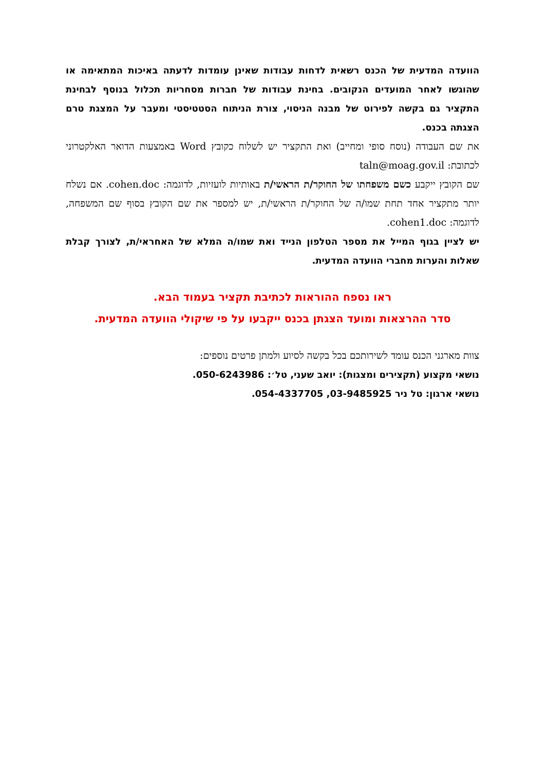הוועדה המדעית של הכנס רשאית לדחות עבודות שאינן עומדות לדעתה באיכות המתאימה או שהוגשו לאחר המועדים הנקובים. בחינת עבודות של חברות מסחריות תכלול בנוסף לבחינת התקציר גם בקשה לפירוט של מבנה הניסוי, צורת הניתוח הסטטיסטי ומעבר על המצגת טרם הצגתה בכנס.
את שם העבודה (נוסח סופי ומחייב) ואת התקציר יש לשלוח כקובץ Word באמצעות הדואר האלקטרוני לכתובת: taln@moag.gov.il
שם הקובץ ייקבע כשם משפחתו של החוקר/ת הראשי/ת באותיות לועזיות, לדוגמה: cohen.doc. אם נשלח יותר מתקציר אחד תחת שמו/ה של החוקר/ת הראשי/ת, יש למספר את שם הקובץ בסוף שם המשפחה, לדוגמה: cohen1.doc.
יש לציין בגוף המייל את מספר הטלפון הנייד ואת שמו/ה המלא של האחראי/ת, לצורך קבלת שאלות והערות מחברי הוועדה המדעית.
ראו נספח ההוראות לכתיבת תקציר בעמוד הבא.
סדר ההרצאות ומועד הצגתן בכנס ייקבעו על פי שיקולי הוועדה המדעית.
צוות מארגני הכנס עומד לשירותכם בכל בקשה לסיוע ולמתן פרטים נוספים:
נושאי מקצוע (תקצירים ומצגות): יואב שעני, טל׳: 050-6243986.
נושאי ארגון: טל ניר‏ 03-9485925, 054-4337705.